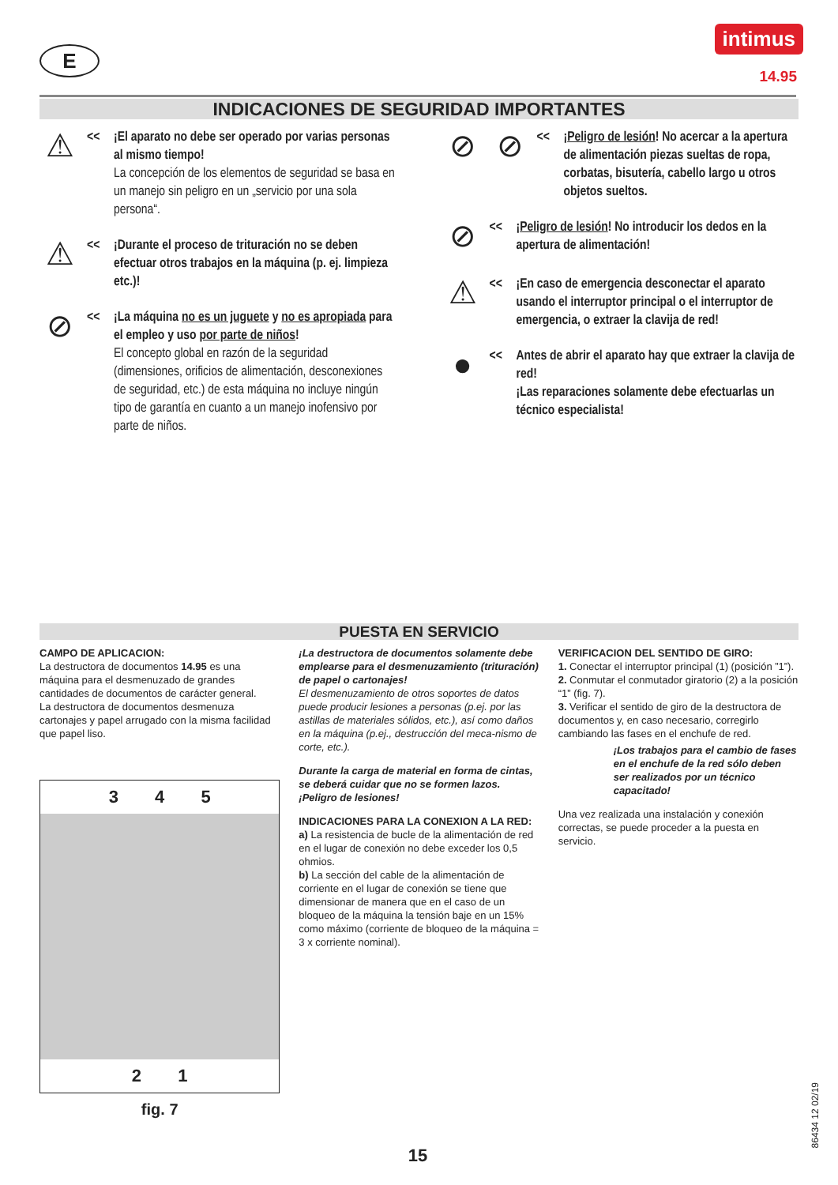E
intimus
14.95
INDICACIONES DE SEGURIDAD IMPORTANTES
⚠
<< ¡El aparato no debe ser operado por varias personas al mismo tiempo!
La concepción de los elementos de seguridad se basa en un manejo sin peligro en un „servicio por una sola persona“.
⚠
<< ¡Durante el proceso de trituración no se deben efectuar otros trabajos en la máquina (p. ej. limpieza etc.)!
⊘
<< ¡La máquina no es un juguete y no es apropiada para el empleo y uso por parte de niños!
El concepto global en razón de la seguridad (dimensiones, orificios de alimentación, desconexiones de seguridad, etc.) de esta máquina no incluye ningún tipo de garantía en cuanto a un manejo inofensivo por parte de niños.
⊘ ⊘
<< ¡Peligro de lesión! No acercar a la apertura de alimentación piezas sueltas de ropa, corbatas, bisutería, cabello largo u otros objetos sueltos.
⊘
<< ¡Peligro de lesión! No introducir los dedos en la apertura de alimentación!
⚠
<< ¡En caso de emergencia desconectar el aparato usando el interruptor principal o el interruptor de emergencia, o extraer la clavija de red!
●
<< Antes de abrir el aparato hay que extraer la clavija de red!
¡Las reparaciones solamente debe efectuarlas un técnico especialista!
PUESTA EN SERVICIO
CAMPO DE APLICACION:
La destructora de documentos 14.95 es una máquina para el desmenuzado de grandes cantidades de documentos de carácter general.
La destructora de documentos desmenuza cartonajes y papel arrugado con la misma facilidad que papel liso.
3 4 5
2 1
fig. 7
¡La destructora de documentos solamente debe emplearse para el desmenuzamiento (trituración) de papel o cartonajes!
El desmenuzamiento de otros soportes de datos puede producir lesiones a personas (p.ej. por las astillas de materiales sólidos, etc.), así como daños en la máquina (p.ej., destrucción del meca-nismo de corte, etc.).
Durante la carga de material en forma de cintas, se deberá cuidar que no se formen lazos. ¡Peligro de lesiones!
INDICACIONES PARA LA CONEXION A LA RED:
a) La resistencia de bucle de la alimentación de red en el lugar de conexión no debe exceder los 0,5 ohmios.
b) La sección del cable de la alimentación de corriente en el lugar de conexión se tiene que dimensionar de manera que en el caso de un bloqueo de la máquina la tensión baje en un 15% como máximo (corriente de bloqueo de la máquina = 3 x corriente nominal).
VERIFICACION DEL SENTIDO DE GIRO:
1. Conectar el interruptor principal (1) (posición ”1”).
2. Conmutar el conmutador giratorio (2) a la posición “1” (fig. 7).
3. Verificar el sentido de giro de la destructora de documentos y, en caso necesario, corregirlo cambiando las fases en el enchufe de red.
¡Los trabajos para el cambio de fases en el enchufe de la red sólo deben ser realizados por un técnico capacitado!
Una vez realizada una instalación y conexión correctas, se puede proceder a la puesta en servicio.
86434 12 02/19
15